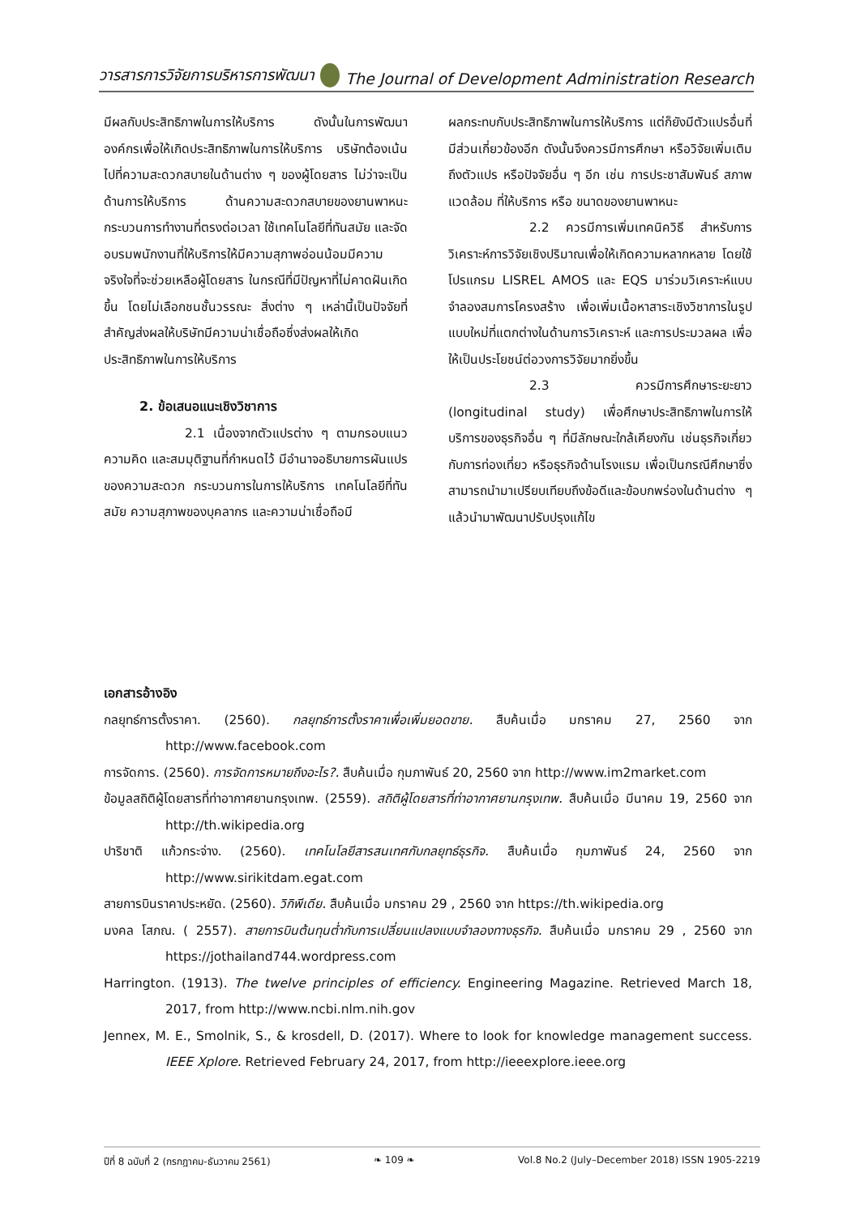วารสารการวิจัยการบริหารการพัฒนา The Journal of Development Administration Research
มีผลกับประสิทธิภาพในการให้บริการ ดังนั้นในการพัฒนาองค์กรเพื่อให้เกิดประสิทธิภาพในการให้บริการ บริษัทต้องเน้นไปที่ความสะดวกสบายในด้านต่าง ๆ ของผู้โดยสาร ไม่ว่าจะเป็นด้านการให้บริการ ด้านความสะดวกสบายของยานพาหนะ กระบวนการทำงานที่ตรงต่อเวลา ใช้เทคโนโลยีที่ทันสมัย และจัดอบรมพนักงานที่ให้บริการให้มีความสุภาพอ่อนน้อมมีความจริงใจที่จะช่วยเหลือผู้โดยสาร ในกรณีที่มีปัญหาที่ไม่คาดฝันเกิดขึ้น โดยไม่เลือกชนชั้นวรรณะ สิ่งต่าง ๆ เหล่านี้เป็นปัจจัยที่สำคัญส่งผลให้บริษัทมีความน่าเชื่อถือซึ่งส่งผลให้เกิดประสิทธิภาพในการให้บริการ
2. ข้อเสนอแนะเชิงวิชาการ
2.1 เนื่องจากตัวแปรต่าง ๆ ตามกรอบแนวความคิด และสมมุติฐานที่กำหนดไว้ มีอำนาจอธิบายการผันแปรของความสะดวก กระบวนการในการให้บริการ เทคโนโลยีที่ทันสมัย ความสุภาพของบุคลากร และความน่าเชื่อถือมี
ผลกระทบกับประสิทธิภาพในการให้บริการ แต่ก็ยังมีตัวแปรอื่นที่มีส่วนเกี่ยวข้องอีก ดังนั้นจึงควรมีการศึกษา หรือวิจัยเพิ่มเติมถึงตัวแปร หรือปัจจัยอื่น ๆ อีก เช่น การประชาสัมพันธ์ สภาพแวดล้อม ที่ให้บริการ หรือ ขนาดของยานพาหนะ
2.2 ควรมีการเพิ่มเทคนิควิธี สำหรับการวิเคราะห์การวิจัยเชิงปริมาณเพื่อให้เกิดความหลากหลาย โดยใช้โปรแกรม LISREL AMOS และ EQS มาร่วมวิเคราะห์แบบจำลองสมการโครงสร้าง เพื่อเพิ่มเนื้อหาสาระเชิงวิชาการในรูปแบบใหม่ที่แตกต่างในด้านการวิเคราะห์ และการประมวลผล เพื่อให้เป็นประโยชน์ต่อวงการวิจัยมากยิ่งขึ้น
2.3 ควรมีการศึกษาระยะยาว (longitudinal study) เพื่อศึกษาประสิทธิภาพในการให้บริการของธุรกิจอื่น ๆ ที่มีลักษณะใกล้เคียงกัน เช่นธุรกิจเกี่ยวกับการท่องเที่ยว หรือธุรกิจด้านโรงแรม เพื่อเป็นกรณีศึกษาซึ่งสามารถนำมาเปรียบเทียบถึงข้อดีและข้อบกพร่องในด้านต่าง ๆ แล้วนำมาพัฒนาปรับปรุงแก้ไข
เอกสารอ้างอิง
กลยุทธ์การตั้งราคา. (2560). กลยุทธ์การตั้งราคาเพื่อเพิ่มยอดขาย. สืบค้นเมื่อ มกราคม 27, 2560 จาก http://www.facebook.com
การจัดการ. (2560). การจัดการหมายถึงอะไร?. สืบค้นเมื่อ กุมภาพันธ์ 20, 2560 จาก http://www.im2market.com
ข้อมูลสถิติผู้โดยสารที่ท่าอากาศยานกรุงเทพ. (2559). สถิติผู้โดยสารที่ท่าอากาศยานกรุงเทพ. สืบค้นเมื่อ มีนาคม 19, 2560 จาก http://th.wikipedia.org
ปาริชาติ แก้วกระจ่าง. (2560). เทคโนโลยีสารสนเทศกับกลยุทธ์ธุรกิจ. สืบค้นเมื่อ กุมภาพันธ์ 24, 2560 จาก http://www.sirikitdam.egat.com
สายการบินราคาประหยัด. (2560). วิกิพีเดีย. สืบค้นเมื่อ มกราคม 29 , 2560 จาก https://th.wikipedia.org
มงคล โสภณ. ( 2557). สายการบินต้นทุนต่ำกับการเปลี่ยนแปลงแบบจำลองทางธุรกิจ. สืบค้นเมื่อ มกราคม 29 , 2560 จาก https://jothailand744.wordpress.com
Harrington. (1913). The twelve principles of efficiency. Engineering Magazine. Retrieved March 18, 2017, from http://www.ncbi.nlm.nih.gov
Jennex, M. E., Smolnik, S., & krosdell, D. (2017). Where to look for knowledge management success. IEEE Xplore. Retrieved February 24, 2017, from http://ieeexplore.ieee.org
ปีที่ 8 ฉบับที่ 2 (กรกฎาคม-ธันวาคม 2561) ❧ 109 ❧ Vol.8 No.2 (July–December 2018) ISSN 1905-2219